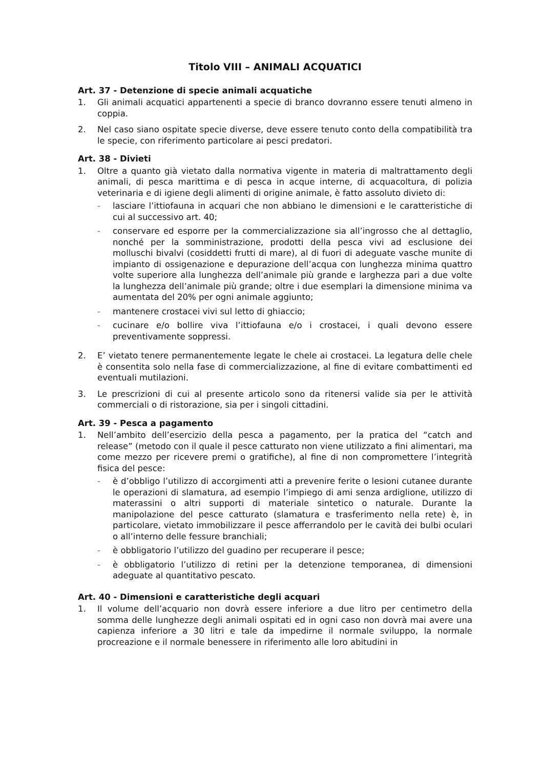Titolo VIII – ANIMALI ACQUATICI
Art. 37 - Detenzione di specie animali acquatiche
1. Gli animali acquatici appartenenti a specie di branco dovranno essere tenuti almeno in coppia.
2. Nel caso siano ospitate specie diverse, deve essere tenuto conto della compatibilità tra le specie, con riferimento particolare ai pesci predatori.
Art. 38 - Divieti
1. Oltre a quanto già vietato dalla normativa vigente in materia di maltrattamento degli animali, di pesca marittima e di pesca in acque interne, di acquacoltura, di polizia veterinaria e di igiene degli alimenti di origine animale, è fatto assoluto divieto di:
- lasciare l’ittiofauna in acquari che non abbiano le dimensioni e le caratteristiche di cui al successivo art. 40;
- conservare ed esporre per la commercializzazione sia all’ingrosso che al dettaglio, nonché per la somministrazione, prodotti della pesca vivi ad esclusione dei molluschi bivalvi (cosiddetti frutti di mare), al di fuori di adeguate vasche munite di impianto di ossigenazione e depurazione dell’acqua con lunghezza minima quattro volte superiore alla lunghezza dell’animale più grande e larghezza pari a due volte la lunghezza dell’animale più grande; oltre i due esemplari la dimensione minima va aumentata del 20% per ogni animale aggiunto;
- mantenere crostacei vivi sul letto di ghiaccio;
- cucinare e/o bollire viva l’ittiofauna e/o i crostacei, i quali devono essere preventivamente soppressi.
2. E’ vietato tenere permanentemente legate le chele ai crostacei. La legatura delle chele è consentita solo nella fase di commercializzazione, al fine di evitare combattimenti ed eventuali mutilazioni.
3. Le prescrizioni di cui al presente articolo sono da ritenersi valide sia per le attività commerciali o di ristorazione, sia per i singoli cittadini.
Art. 39 - Pesca a pagamento
1. Nell’ambito dell’esercizio della pesca a pagamento, per la pratica del “catch and release” (metodo con il quale il pesce catturato non viene utilizzato a fini alimentari, ma come mezzo per ricevere premi o gratifiche), al fine di non compromettere l’integrità fisica del pesce:
- è d’obbligo l’utilizzo di accorgimenti atti a prevenire ferite o lesioni cutanee durante le operazioni di slamatura, ad esempio l’impiego di ami senza ardiglione, utilizzo di materassini o altri supporti di materiale sintetico o naturale. Durante la manipolazione del pesce catturato (slamatura e trasferimento nella rete) è, in particolare, vietato immobilizzare il pesce afferrandolo per le cavità dei bulbi oculari o all’interno delle fessure branchiali;
- è obbligatorio l’utilizzo del guadino per recuperare il pesce;
- è obbligatorio l’utilizzo di retini per la detenzione temporanea, di dimensioni adeguate al quantitativo pescato.
Art. 40 - Dimensioni e caratteristiche degli acquari
1. Il volume dell’acquario non dovrà essere inferiore a due litro per centimetro della somma delle lunghezze degli animali ospitati ed in ogni caso non dovrà mai avere una capienza inferiore a 30 litri e tale da impedirne il normale sviluppo, la normale procreazione e il normale benessere in riferimento alle loro abitudini in